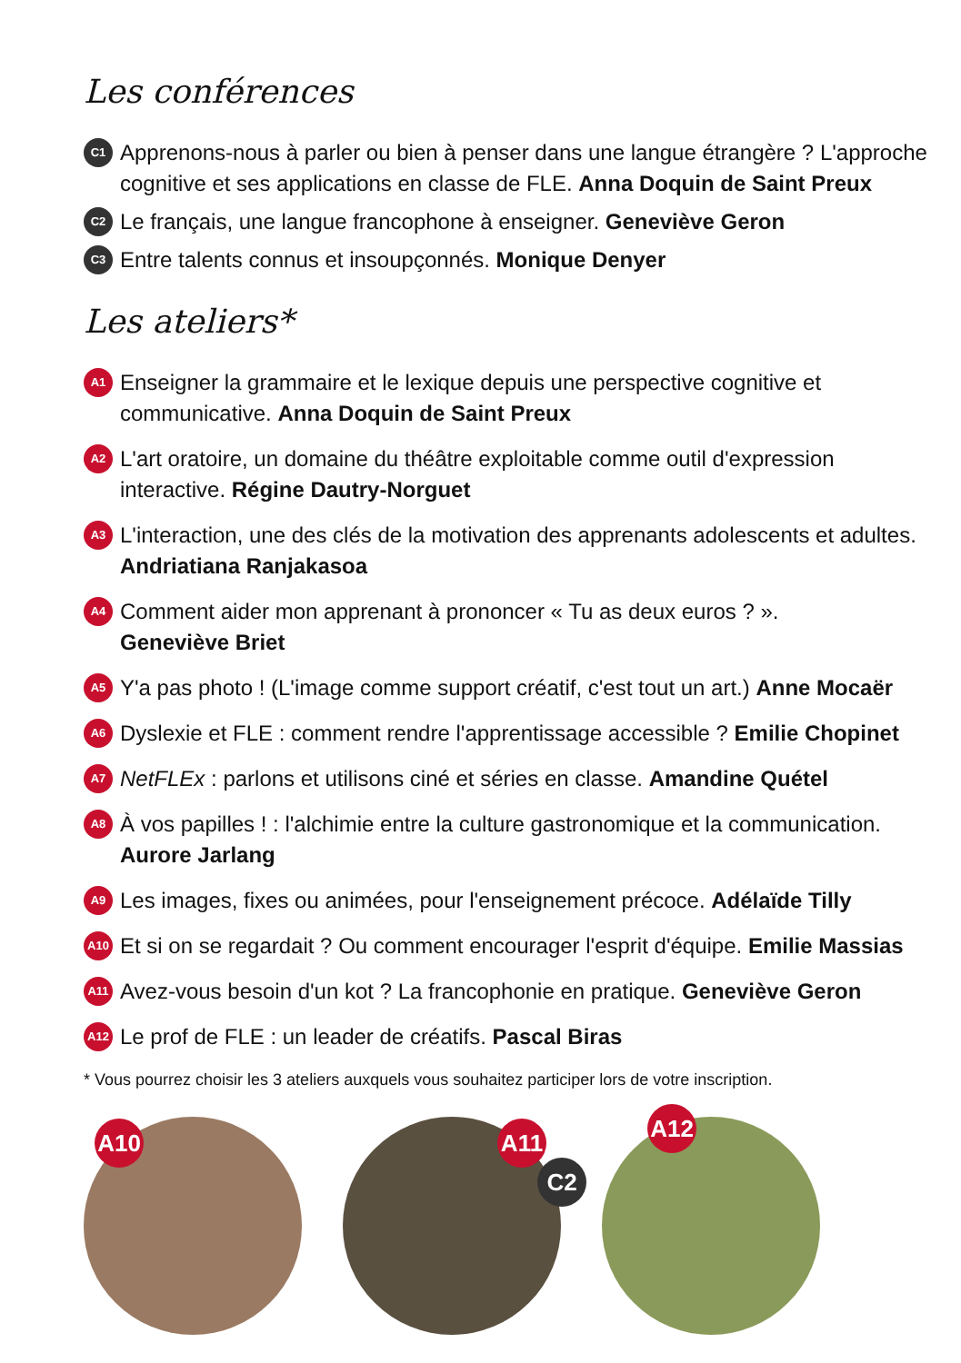Les conférences
C1 Apprenons-nous à parler ou bien à penser dans une langue étrangère ? L'approche cognitive et ses applications en classe de FLE. Anna Doquin de Saint Preux
C2 Le français, une langue francophone à enseigner. Geneviève Geron
C3 Entre talents connus et insoupçonnés. Monique Denyer
Les ateliers*
A1 Enseigner la grammaire et le lexique depuis une perspective cognitive et communicative. Anna Doquin de Saint Preux
A2 L'art oratoire, un domaine du théâtre exploitable comme outil d'expression interactive. Régine Dautry-Norguet
A3 L'interaction, une des clés de la motivation des apprenants adolescents et adultes. Andriatiana Ranjakasoa
A4 Comment aider mon apprenant à prononcer « Tu as deux euros ? ».
Geneviève Briet
A5 Y'a pas photo ! (L'image comme support créatif, c'est tout un art.) Anne Mocaër
A6 Dyslexie et FLE : comment rendre l'apprentissage accessible ? Emilie Chopinet
A7 NetFLEx : parlons et utilisons ciné et séries en classe. Amandine Quétel
A8 À vos papilles ! : l'alchimie entre la culture gastronomique et la communication. Aurore Jarlang
A9 Les images, fixes ou animées, pour l'enseignement précoce. Adélaïde Tilly
A10 Et si on se regardait ? Ou comment encourager l'esprit d'équipe. Emilie Massias
A11 Avez-vous besoin d'un kot ? La francophonie en pratique. Geneviève Geron
A12 Le prof de FLE : un leader de créatifs. Pascal Biras
* Vous pourrez choisir les 3 ateliers auxquels vous souhaitez participer lors de votre inscription.
A10
A11
C2
A12